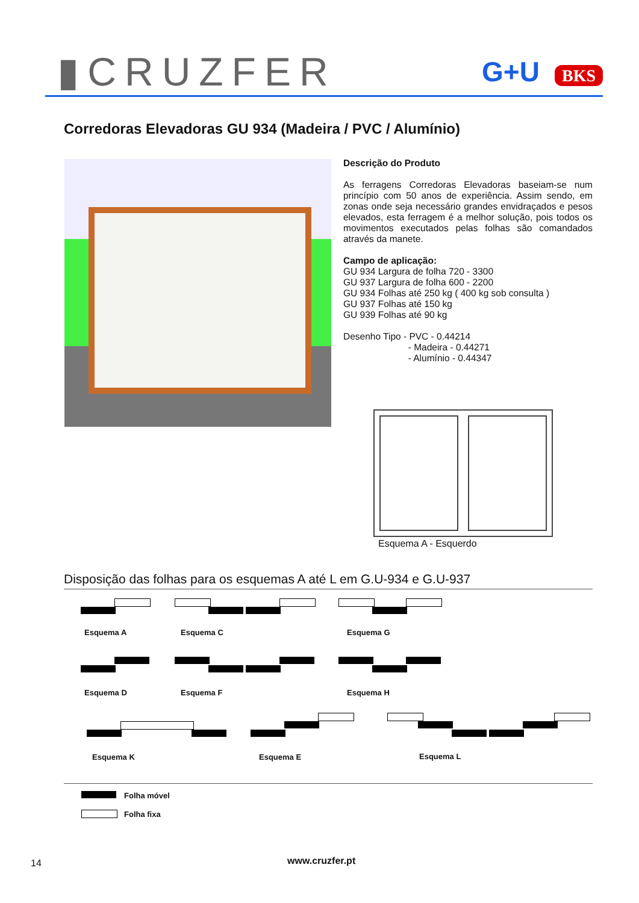▮CRUZFER
G+U BKS
Corredoras Elevadoras GU 934 (Madeira / PVC / Alumínio)
Descrição do Produto
As ferragens Corredoras Elevadoras baseiam-se num princípio com 50 anos de experiência. Assim sendo, em zonas onde seja necessário grandes envidraçados e pesos elevados, esta ferragem é a melhor solução, pois todos os movimentos executados pelas folhas são comandados através da manete.
Campo de aplicação:
GU 934 Largura de folha 720 - 3300
GU 937 Largura de folha 600 - 2200
GU 934 Folhas até 250 kg ( 400 kg sob consulta )
GU 937 Folhas até 150 kg
GU 939 Folhas até 90 kg
Desenho Tipo - PVC - 0.44214
- Madeira - 0.44271
- Alumínio - 0.44347
Esquema A - Esquerdo
Disposição das folhas para os esquemas A até L em G.U-934 e G.U-937
Esquema A Esquema C Esquema G
Esquema D Esquema F Esquema H
Esquema K Esquema E Esquema L
Folha móvel
Folha fixa
14 www.cruzfer.pt